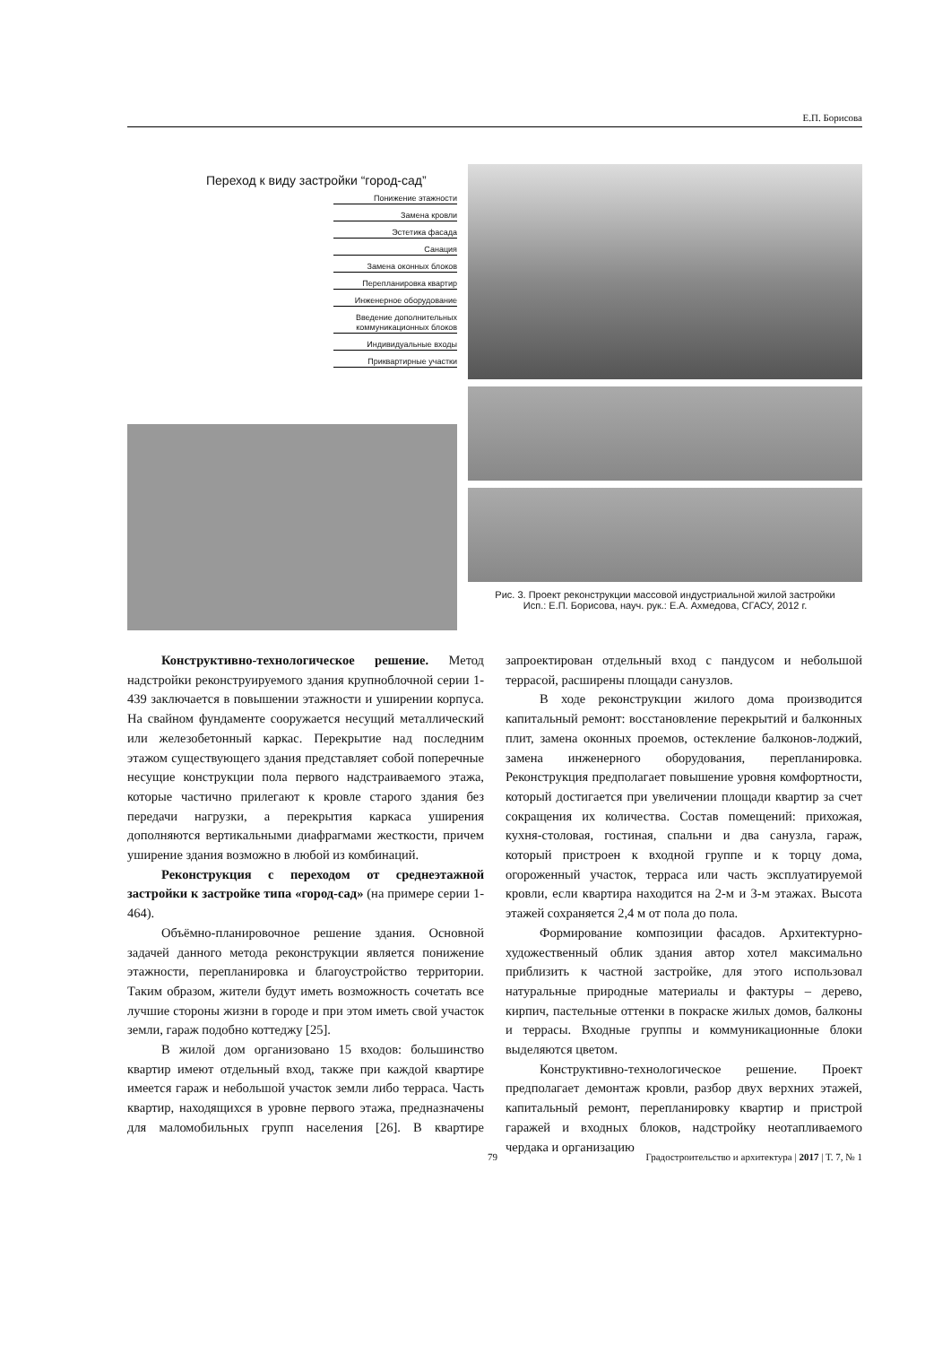Е.П. Борисова
Переход к виду застройки “город-сад”
Понижение этажности
Замена кровли
Эстетика фасада
Санация
Замена оконных блоков
Перепланировка квартир
Инженерное оборудование
Введение дополнительных коммуникационных блоков
Индивидуальные входы
Приквартирные участки
Рис. 3. Проект реконструкции массовой индустриальной жилой застройки
Исп.: Е.П. Борисова, науч. рук.: Е.А. Ахмедова, СГАСУ, 2012 г.
Конструктивно-технологическое решение. Метод надстройки реконструируемого здания крупноблочной серии 1-439 заключается в повышении этажности и уширении корпуса. На свайном фундаменте сооружается несущий металлический или железобетонный каркас. Перекрытие над последним этажом существующего здания представляет собой поперечные несущие конструкции пола первого надстраиваемого этажа, которые частично прилегают к кровле старого здания без передачи нагрузки, а перекрытия каркаса уширения дополняются вертикальными диафрагмами жесткости, причем уширение здания возможно в любой из комбинаций.
Реконструкция с переходом от среднеэтажной застройки к застройке типа «город-сад» (на примере серии 1-464).
Объёмно-планировочное решение здания. Основной задачей данного метода реконструкции является понижение этажности, перепланировка и благоустройство территории. Таким образом, жители будут иметь возможность сочетать все лучшие стороны жизни в городе и при этом иметь свой участок земли, гараж подобно коттеджу [25].
В жилой дом организовано 15 входов: большинство квартир имеют отдельный вход, также при каждой квартире имеется гараж и небольшой участок земли либо терраса. Часть квартир, находящихся в уровне первого этажа, предназначены для маломобильных групп населения [26]. В квартире запроектирован отдельный вход с пандусом и небольшой террасой, расширены площади санузлов.
В ходе реконструкции жилого дома производится капитальный ремонт: восстановление перекрытий и балконных плит, замена оконных проемов, остекление балконов-лоджий, замена инженерного оборудования, перепланировка. Реконструкция предполагает повышение уровня комфортности, который достигается при увеличении площади квартир за счет сокращения их количества. Состав помещений: прихожая, кухня-столовая, гостиная, спальни и два санузла, гараж, который пристроен к входной группе и к торцу дома, огороженный участок, терраса или часть эксплуатируемой кровли, если квартира находится на 2-м и 3-м этажах. Высота этажей сохраняется 2,4 м от пола до пола.
Формирование композиции фасадов. Архитектурно-художественный облик здания автор хотел максимально приблизить к частной застройке, для этого использовал натуральные природные материалы и фактуры – дерево, кирпич, пастельные оттенки в покраске жилых домов, балконы и террасы. Входные группы и коммуникационные блоки выделяются цветом.
Конструктивно-технологическое решение. Проект предполагает демонтаж кровли, разбор двух верхних этажей, капитальный ремонт, перепланировку квартир и пристрой гаражей и входных блоков, надстройку неотапливаемого чердака и организацию
79 Градостроительство и архитектура | 2017 | Т. 7, № 1